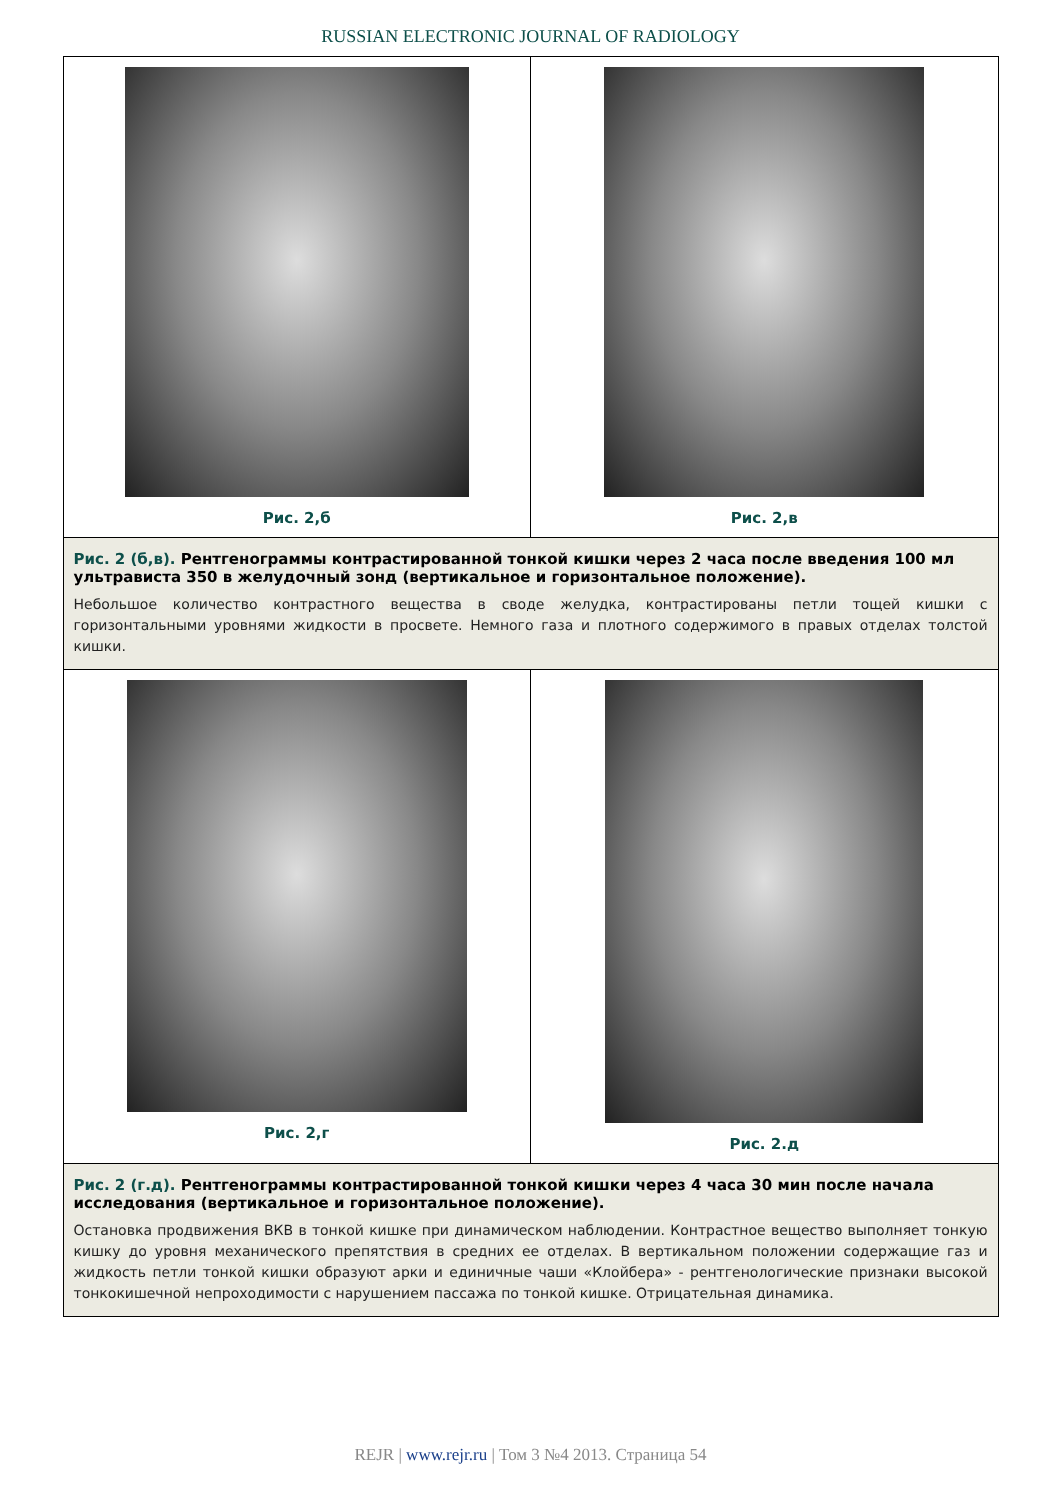RUSSIAN ELECTRONIC JOURNAL OF RADIOLOGY
Рис. 2,б Рис. 2,в
Рис. 2 (б,в). Рентгенограммы контрастированной тонкой кишки через 2 часа после введения 100 мл ультрависта 350 в желудочный зонд (вертикальное и горизонтальное положение).
Небольшое количество контрастного вещества в своде желудка, контрастированы петли тощей кишки с горизонтальными уровнями жидкости в просвете. Немного газа и плотного содержимого в правых отделах толстой кишки.
Рис. 2,г Рис. 2.д
Рис. 2 (г.д). Рентгенограммы контрастированной тонкой кишки через 4 часа 30 мин после начала исследования (вертикальное и горизонтальное положение).
Остановка продвижения ВКВ в тонкой кишке при динамическом наблюдении. Контрастное вещество выполняет тонкую кишку до уровня механического препятствия в средних ее отделах. В вертикальном положении содержащие газ и жидкость петли тонкой кишки образуют арки и единичные чаши «Клойбера» - рентгенологические признаки высокой тонкокишечной непроходимости с нарушением пассажа по тонкой кишке. Отрицательная динамика.
REJR | www.rejr.ru | Том 3 №4 2013. Страница 54